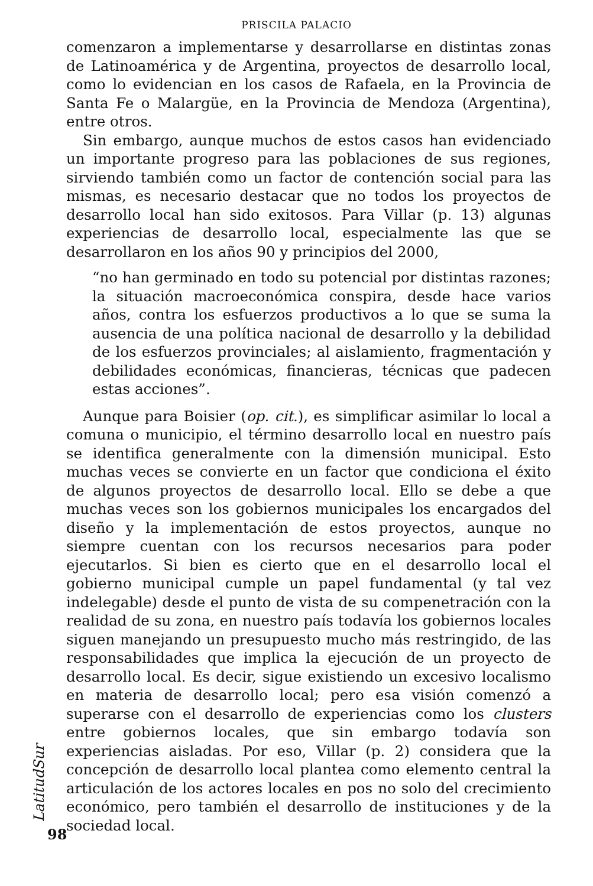PRISCILA PALACIO
comenzaron a implementarse y desarrollarse en distintas zonas de Latinoamérica y de Argentina, proyectos de desarrollo local, como lo evidencian en los casos de Rafaela, en la Provincia de Santa Fe o Malargüe, en la Provincia de Mendoza (Argentina), entre otros.
Sin embargo, aunque muchos de estos casos han evidenciado un importante progreso para las poblaciones de sus regiones, sirviendo también como un factor de contención social para las mismas, es necesario destacar que no todos los proyectos de desarrollo local han sido exitosos. Para Villar (p. 13) algunas experiencias de desarrollo local, especialmente las que se desarrollaron en los años 90 y principios del 2000,
“no han germinado en todo su potencial por distintas razones; la situación macroeconómica conspira, desde hace varios años, contra los esfuerzos productivos a lo que se suma la ausencia de una política nacional de desarrollo y la debilidad de los esfuerzos provinciales; al aislamiento, fragmentación y debilidades económicas, financieras, técnicas que padecen estas acciones”.
Aunque para Boisier (op. cit.), es simplificar asimilar lo local a comuna o municipio, el término desarrollo local en nuestro país se identifica generalmente con la dimensión municipal. Esto muchas veces se convierte en un factor que condiciona el éxito de algunos proyectos de desarrollo local. Ello se debe a que muchas veces son los gobiernos municipales los encargados del diseño y la implementación de estos proyectos, aunque no siempre cuentan con los recursos necesarios para poder ejecutarlos. Si bien es cierto que en el desarrollo local el gobierno municipal cumple un papel fundamental (y tal vez indelegable) desde el punto de vista de su compenetración con la realidad de su zona, en nuestro país todavía los gobiernos locales siguen manejando un presupuesto mucho más restringido, de las responsabilidades que implica la ejecución de un proyecto de desarrollo local. Es decir, sigue existiendo un excesivo localismo en materia de desarrollo local; pero esa visión comenzó a superarse con el desarrollo de experiencias como los clusters entre gobiernos locales, que sin embargo todavía son experiencias aisladas. Por eso, Villar (p. 2) considera que la concepción de desarrollo local plantea como elemento central la articulación de los actores locales en pos no solo del crecimiento económico, pero también el desarrollo de instituciones y de la sociedad local.
LatitudSur
98